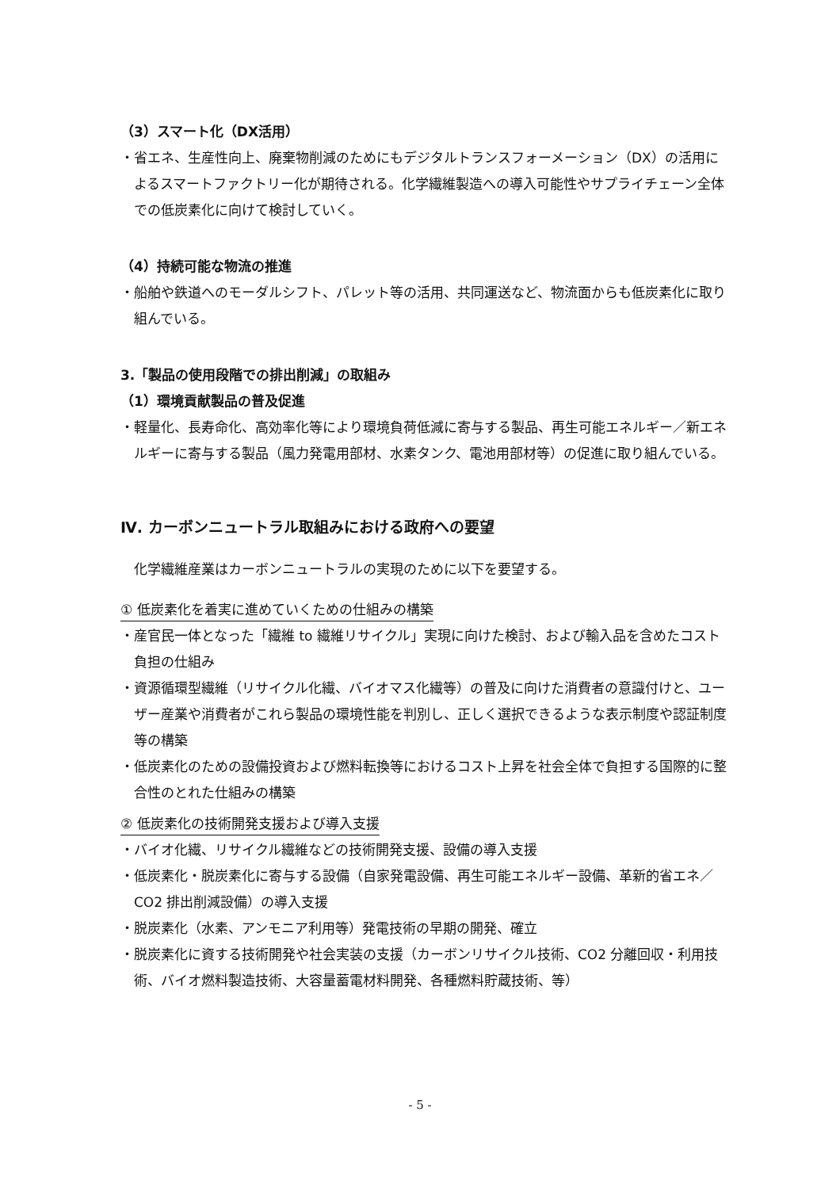（3）スマート化（DX活用）
・省エネ、生産性向上、廃棄物削減のためにもデジタルトランスフォーメーション（DX）の活用によるスマートファクトリー化が期待される。化学繊維製造への導入可能性やサプライチェーン全体での低炭素化に向けて検討していく。
（4）持続可能な物流の推進
・船舶や鉄道へのモーダルシフト、パレット等の活用、共同運送など、物流面からも低炭素化に取り組んでいる。
3.「製品の使用段階での排出削減」の取組み
（1）環境貢献製品の普及促進
・軽量化、長寿命化、高効率化等により環境負荷低減に寄与する製品、再生可能エネルギー／新エネルギーに寄与する製品（風力発電用部材、水素タンク、電池用部材等）の促進に取り組んでいる。
Ⅳ. カーボンニュートラル取組みにおける政府への要望
化学繊維産業はカーボンニュートラルの実現のために以下を要望する。
① 低炭素化を着実に進めていくための仕組みの構築
・産官民一体となった「繊維 to 繊維リサイクル」実現に向けた検討、および輸入品を含めたコスト負担の仕組み
・資源循環型繊維（リサイクル化繊、バイオマス化繊等）の普及に向けた消費者の意識付けと、ユーザー産業や消費者がこれら製品の環境性能を判別し、正しく選択できるような表示制度や認証制度等の構築
・低炭素化のための設備投資および燃料転換等におけるコスト上昇を社会全体で負担する国際的に整合性のとれた仕組みの構築
② 低炭素化の技術開発支援および導入支援
・バイオ化繊、リサイクル繊維などの技術開発支援、設備の導入支援
・低炭素化・脱炭素化に寄与する設備（自家発電設備、再生可能エネルギー設備、革新的省エネ／CO2 排出削減設備）の導入支援
・脱炭素化（水素、アンモニア利用等）発電技術の早期の開発、確立
・脱炭素化に資する技術開発や社会実装の支援（カーボンリサイクル技術、CO2 分離回収・利用技術、バイオ燃料製造技術、大容量蓄電材料開発、各種燃料貯蔵技術、等）
- 5 -